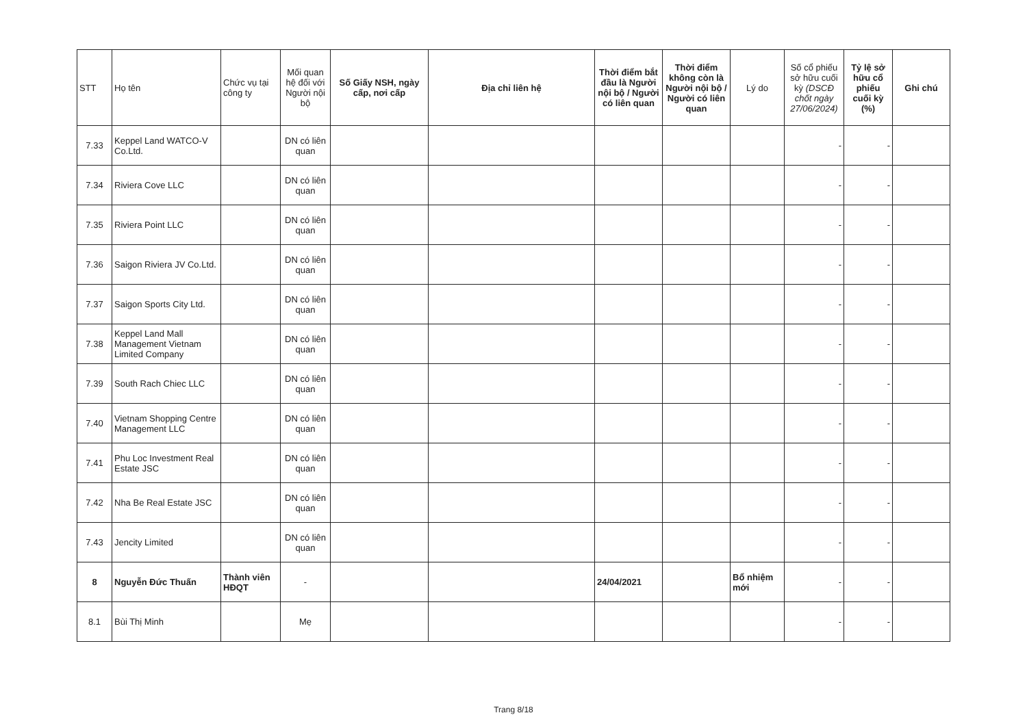| STT | Họ tên | Chức vụ tại công ty | Mối quan hệ đối với Người nội bộ | Số Giấy NSH, ngày cấp, nơi cấp | Địa chỉ liên hệ | Thời điểm bắt đầu là Người nội bộ / Người có liên quan | Thời điểm không còn là Người nội bộ / Người có liên quan | Lý do | Số cổ phiếu sở hữu cuối kỳ (DSCĐ chốt ngày 27/06/2024) | Tỷ lệ sở hữu cổ phiếu cuối kỳ (%) | Ghi chú |
| --- | --- | --- | --- | --- | --- | --- | --- | --- | --- | --- | --- |
| 7.33 | Keppel Land WATCO-V Co.Ltd. | | DN có liên quan | | | | | | - | - | |
| 7.34 | Riviera Cove LLC | | DN có liên quan | | | | | | - | - | |
| 7.35 | Riviera Point LLC | | DN có liên quan | | | | | | - | - | |
| 7.36 | Saigon Riviera JV Co.Ltd. | | DN có liên quan | | | | | | - | - | |
| 7.37 | Saigon Sports City Ltd. | | DN có liên quan | | | | | | - | - | |
| 7.38 | Keppel Land Mall Management Vietnam Limited Company | | DN có liên quan | | | | | | - | - | |
| 7.39 | South Rach Chiec LLC | | DN có liên quan | | | | | | - | - | |
| 7.40 | Vietnam Shopping Centre Management LLC | | DN có liên quan | | | | | | - | - | |
| 7.41 | Phu Loc Investment Real Estate JSC | | DN có liên quan | | | | | | - | - | |
| 7.42 | Nha Be Real Estate JSC | | DN có liên quan | | | | | | - | - | |
| 7.43 | Jencity Limited | | DN có liên quan | | | | | | - | - | |
| 8 | Nguyễn Đức Thuấn | Thành viên HĐQT | - | | | 24/04/2021 | | Bổ nhiệm mới | - | - | |
| 8.1 | Bùi Thị Minh | | Mẹ | | | | | | - | - | |
Trang 8/18